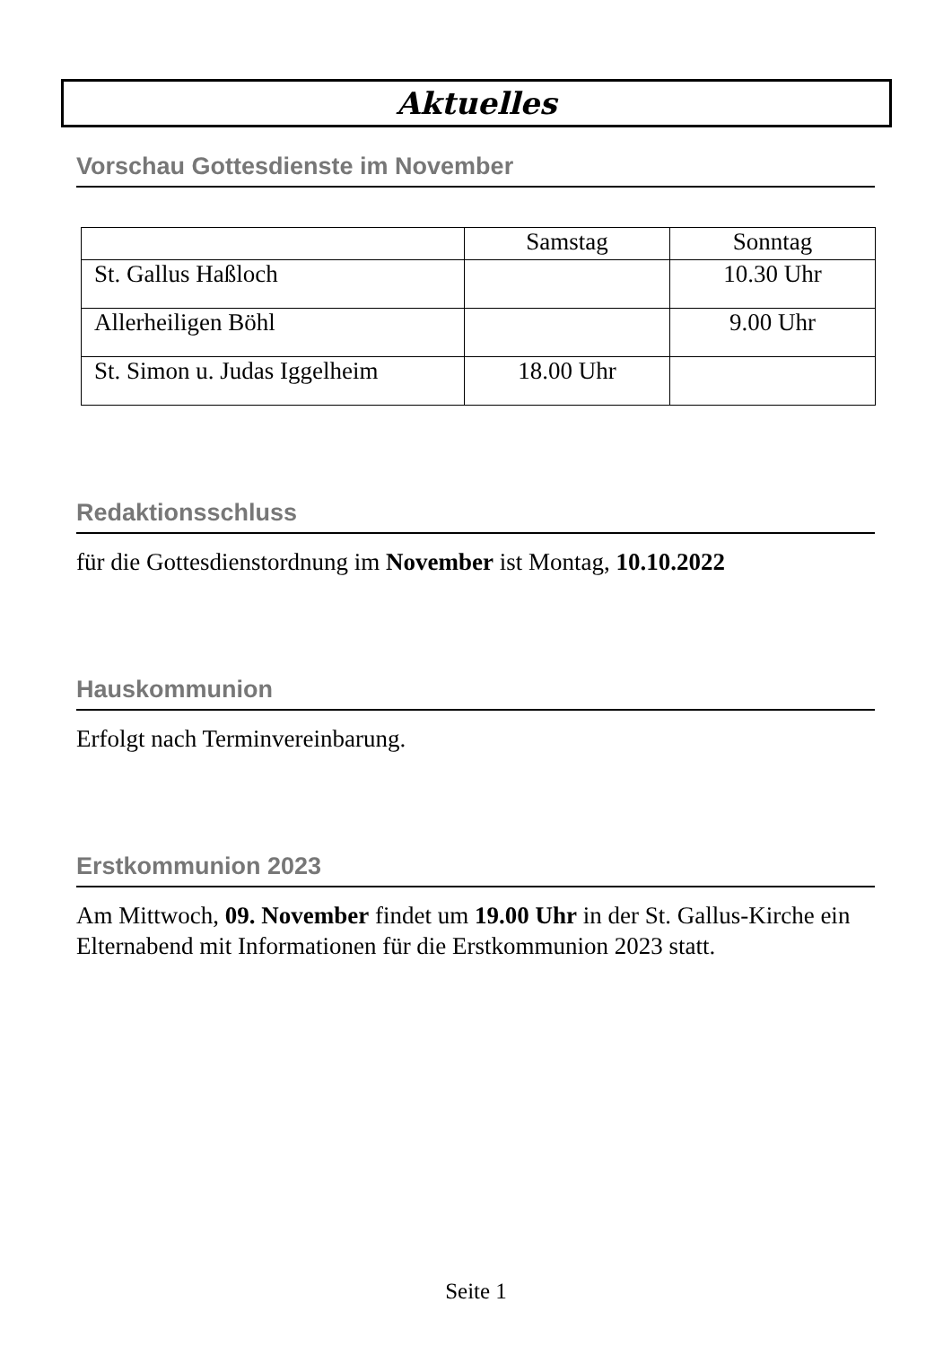Aktuelles
Vorschau Gottesdienste im November
| | Samstag | Sonntag |
| --- | --- | --- |
| St. Gallus Haßloch | | 10.30 Uhr |
| Allerheiligen Böhl | | 9.00 Uhr |
| St. Simon u. Judas Iggelheim | 18.00 Uhr | |
Redaktionsschluss
für die Gottesdienstordnung im November ist Montag, 10.10.2022
Hauskommunion
Erfolgt nach Terminvereinbarung.
Erstkommunion 2023
Am Mittwoch, 09. November findet um 19.00 Uhr in der St. Gallus-Kirche ein Elternabend mit Informationen für die Erstkommunion 2023 statt.
Seite 1